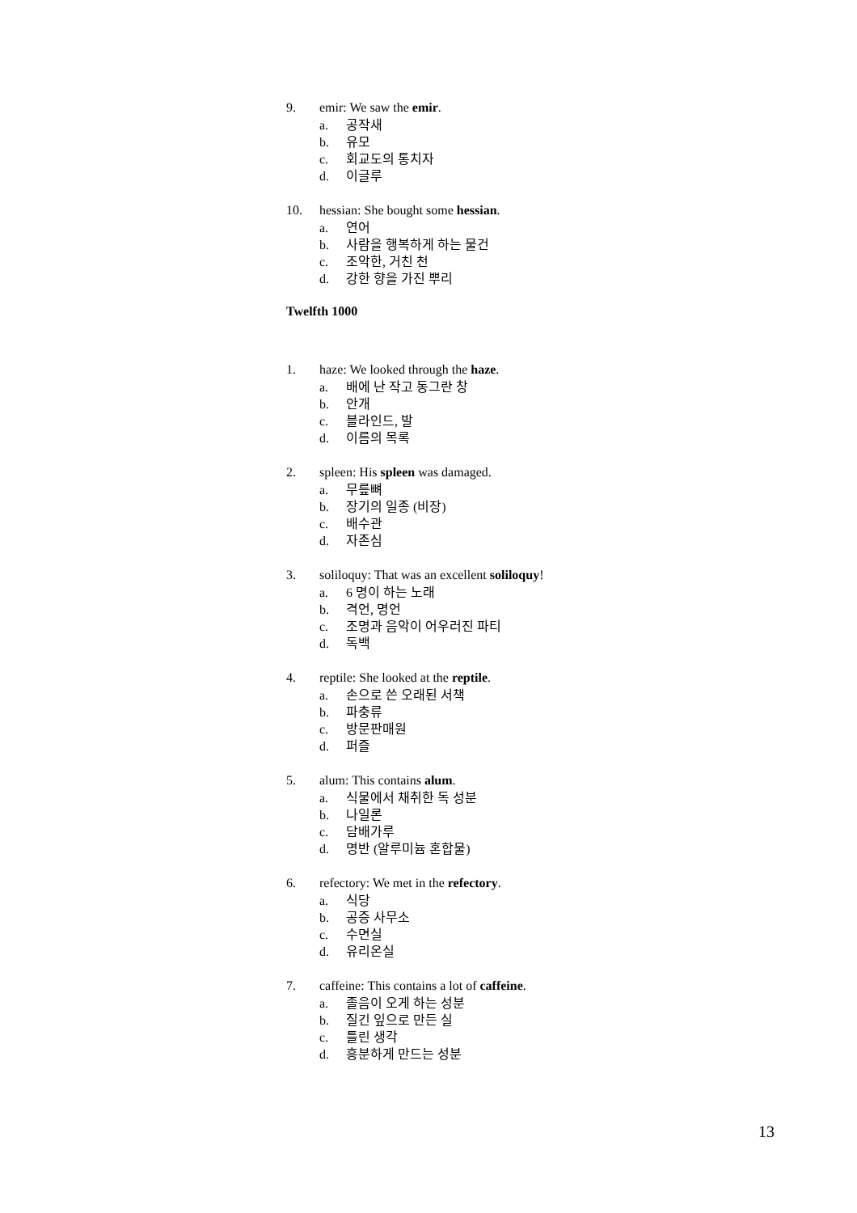9. emir: We saw the emir.
a. 공작새
b. 유모
c. 회교도의 통치자
d. 이글루
10. hessian: She bought some hessian.
a. 연어
b. 사람을 행복하게 하는 물건
c. 조악한, 거친 천
d. 강한 향을 가진 뿌리
Twelfth 1000
1. haze: We looked through the haze.
a. 배에 난 작고 동그란 창
b. 안개
c. 블라인드, 발
d. 이름의 목록
2. spleen: His spleen was damaged.
a. 무릎뼈
b. 장기의 일종 (비장)
c. 배수관
d. 자존심
3. soliloquy: That was an excellent soliloquy!
a. 6 명이 하는 노래
b. 격언, 명언
c. 조명과 음악이 어우러진 파티
d. 독백
4. reptile: She looked at the reptile.
a. 손으로 쓴 오래된 서책
b. 파충류
c. 방문판매원
d. 퍼즐
5. alum: This contains alum.
a. 식물에서 채취한 독 성분
b. 나일론
c. 담배가루
d. 명반 (알루미늄 혼합물)
6. refectory: We met in the refectory.
a. 식당
b. 공증 사무소
c. 수면실
d. 유리온실
7. caffeine: This contains a lot of caffeine.
a. 졸음이 오게 하는 성분
b. 질긴 잎으로 만든 실
c. 틀린 생각
d. 흥분하게 만드는 성분
13